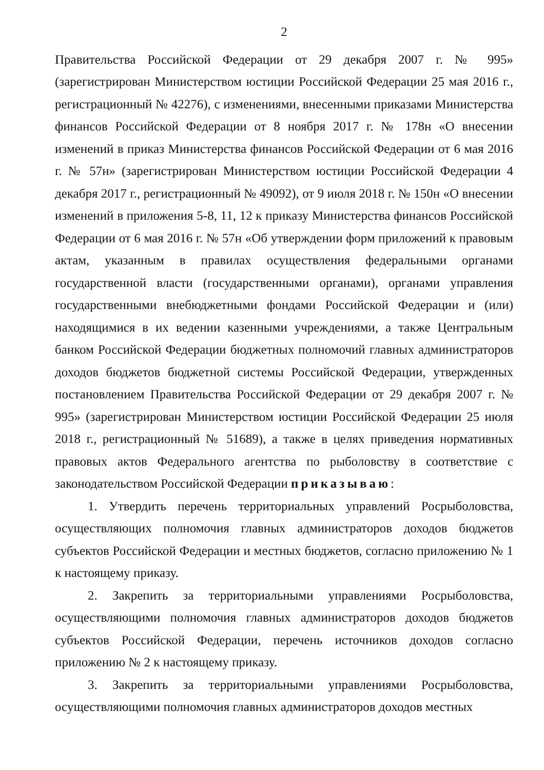2
Правительства Российской Федерации от 29 декабря 2007 г. № 995» (зарегистрирован Министерством юстиции Российской Федерации 25 мая 2016 г., регистрационный № 42276), с изменениями, внесенными приказами Министерства финансов Российской Федерации от 8 ноября 2017 г. № 178н «О внесении изменений в приказ Министерства финансов Российской Федерации от 6 мая 2016 г. № 57н» (зарегистрирован Министерством юстиции Российской Федерации 4 декабря 2017 г., регистрационный № 49092), от 9 июля 2018 г. № 150н «О внесении изменений в приложения 5-8, 11, 12 к приказу Министерства финансов Российской Федерации от 6 мая 2016 г. № 57н «Об утверждении форм приложений к правовым актам, указанным в правилах осуществления федеральными органами государственной власти (государственными органами), органами управления государственными внебюджетными фондами Российской Федерации и (или) находящимися в их ведении казенными учреждениями, а также Центральным банком Российской Федерации бюджетных полномочий главных администраторов доходов бюджетов бюджетной системы Российской Федерации, утвержденных постановлением Правительства Российской Федерации от 29 декабря 2007 г. № 995» (зарегистрирован Министерством юстиции Российской Федерации 25 июля 2018 г., регистрационный № 51689), а также в целях приведения нормативных правовых актов Федерального агентства по рыболовству в соответствие с законодательством Российской Федерации приказываю:
1. Утвердить перечень территориальных управлений Росрыболовства, осуществляющих полномочия главных администраторов доходов бюджетов субъектов Российской Федерации и местных бюджетов, согласно приложению № 1 к настоящему приказу.
2. Закрепить за территориальными управлениями Росрыболовства, осуществляющими полномочия главных администраторов доходов бюджетов субъектов Российской Федерации, перечень источников доходов согласно приложению № 2 к настоящему приказу.
3. Закрепить за территориальными управлениями Росрыболовства, осуществляющими полномочия главных администраторов доходов местных